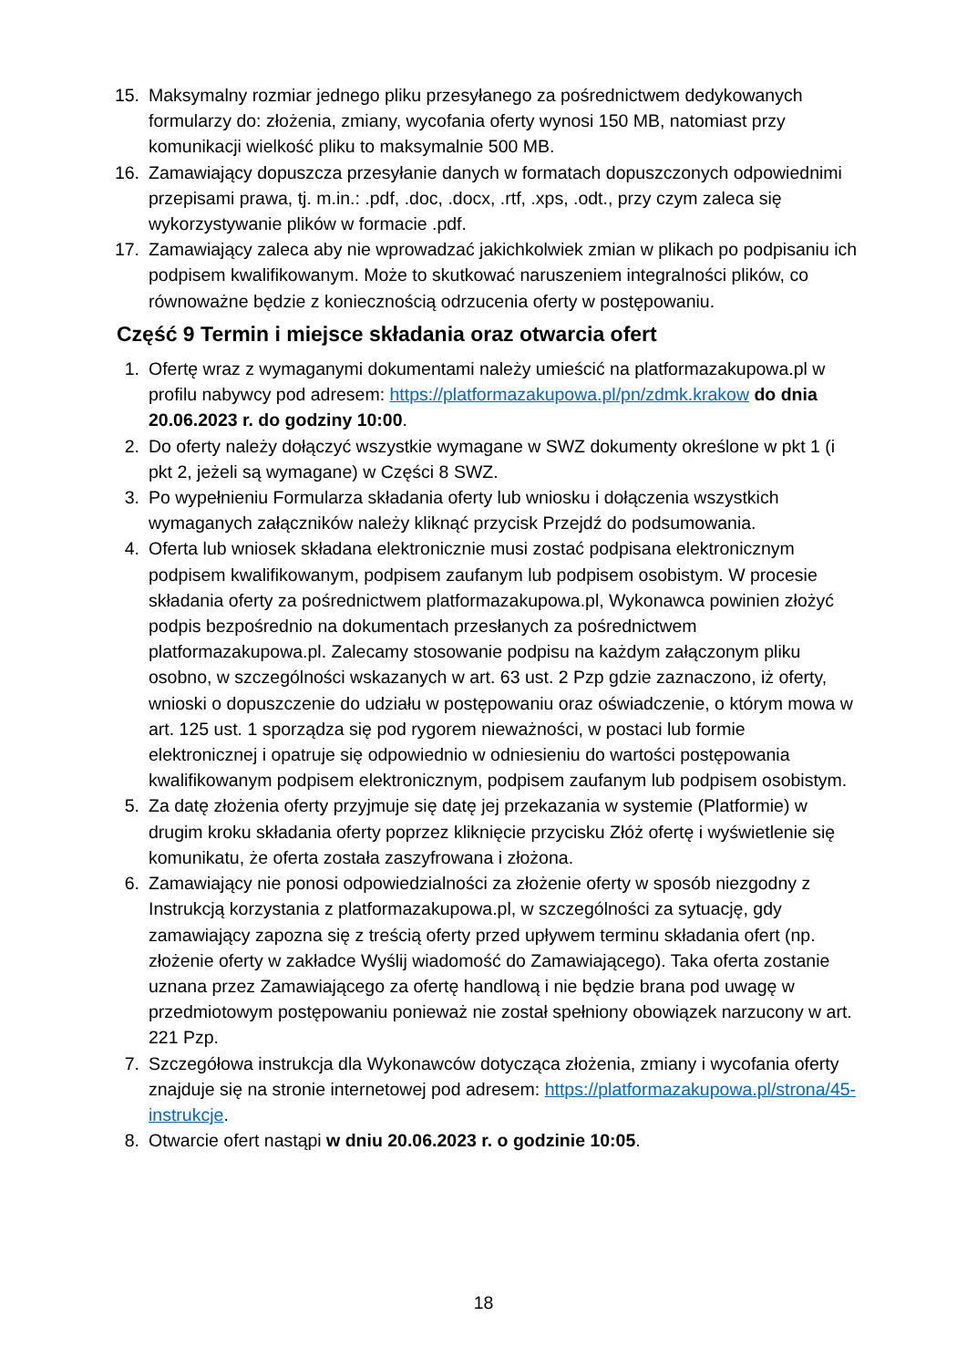15. Maksymalny rozmiar jednego pliku przesyłanego za pośrednictwem dedykowanych formularzy do: złożenia, zmiany, wycofania oferty wynosi 150 MB, natomiast przy komunikacji wielkość pliku to maksymalnie 500 MB.
16. Zamawiający dopuszcza przesyłanie danych w formatach dopuszczonych odpowiednimi przepisami prawa, tj. m.in.: .pdf, .doc, .docx, .rtf, .xps, .odt., przy czym zaleca się wykorzystywanie plików w formacie .pdf.
17. Zamawiający zaleca aby nie wprowadzać jakichkolwiek zmian w plikach po podpisaniu ich podpisem kwalifikowanym. Może to skutkować naruszeniem integralności plików, co równoważne będzie z koniecznością odrzucenia oferty w postępowaniu.
Część 9 Termin i miejsce składania oraz otwarcia ofert
1. Ofertę wraz z wymaganymi dokumentami należy umieścić na platformazakupowa.pl w profilu nabywcy pod adresem: https://platformazakupowa.pl/pn/zdmk.krakow do dnia 20.06.2023 r. do godziny 10:00.
2. Do oferty należy dołączyć wszystkie wymagane w SWZ dokumenty określone w pkt 1 (i pkt 2, jeżeli są wymagane) w Części 8 SWZ.
3. Po wypełnieniu Formularza składania oferty lub wniosku i dołączenia wszystkich wymaganych załączników należy kliknąć przycisk Przejdź do podsumowania.
4. Oferta lub wniosek składana elektronicznie musi zostać podpisana elektronicznym podpisem kwalifikowanym, podpisem zaufanym lub podpisem osobistym. W procesie składania oferty za pośrednictwem platformazakupowa.pl, Wykonawca powinien złożyć podpis bezpośrednio na dokumentach przesłanych za pośrednictwem platformazakupowa.pl. Zalecamy stosowanie podpisu na każdym załączonym pliku osobno, w szczególności wskazanych w art. 63 ust. 2 Pzp gdzie zaznaczono, iż oferty, wnioski o dopuszczenie do udziału w postępowaniu oraz oświadczenie, o którym mowa w art. 125 ust. 1 sporządza się pod rygorem nieważności, w postaci lub formie elektronicznej i opatruje się odpowiednio w odniesieniu do wartości postępowania kwalifikowanym podpisem elektronicznym, podpisem zaufanym lub podpisem osobistym.
5. Za datę złożenia oferty przyjmuje się datę jej przekazania w systemie (Platformie) w drugim kroku składania oferty poprzez kliknięcie przycisku Złóż ofertę i wyświetlenie się komunikatu, że oferta została zaszyfrowana i złożona.
6. Zamawiający nie ponosi odpowiedzialności za złożenie oferty w sposób niezgodny z Instrukcją korzystania z platformazakupowa.pl, w szczególności za sytuację, gdy zamawiający zapozna się z treścią oferty przed upływem terminu składania ofert (np. złożenie oferty w zakładce Wyślij wiadomość do Zamawiającego). Taka oferta zostanie uznana przez Zamawiającego za ofertę handlową i nie będzie brana pod uwagę w przedmiotowym postępowaniu ponieważ nie został spełniony obowiązek narzucony w art. 221 Pzp.
7. Szczegółowa instrukcja dla Wykonawców dotycząca złożenia, zmiany i wycofania oferty znajduje się na stronie internetowej pod adresem: https://platformazakupowa.pl/strona/45-instrukcje.
8. Otwarcie ofert nastąpi w dniu 20.06.2023 r. o godzinie 10:05.
18